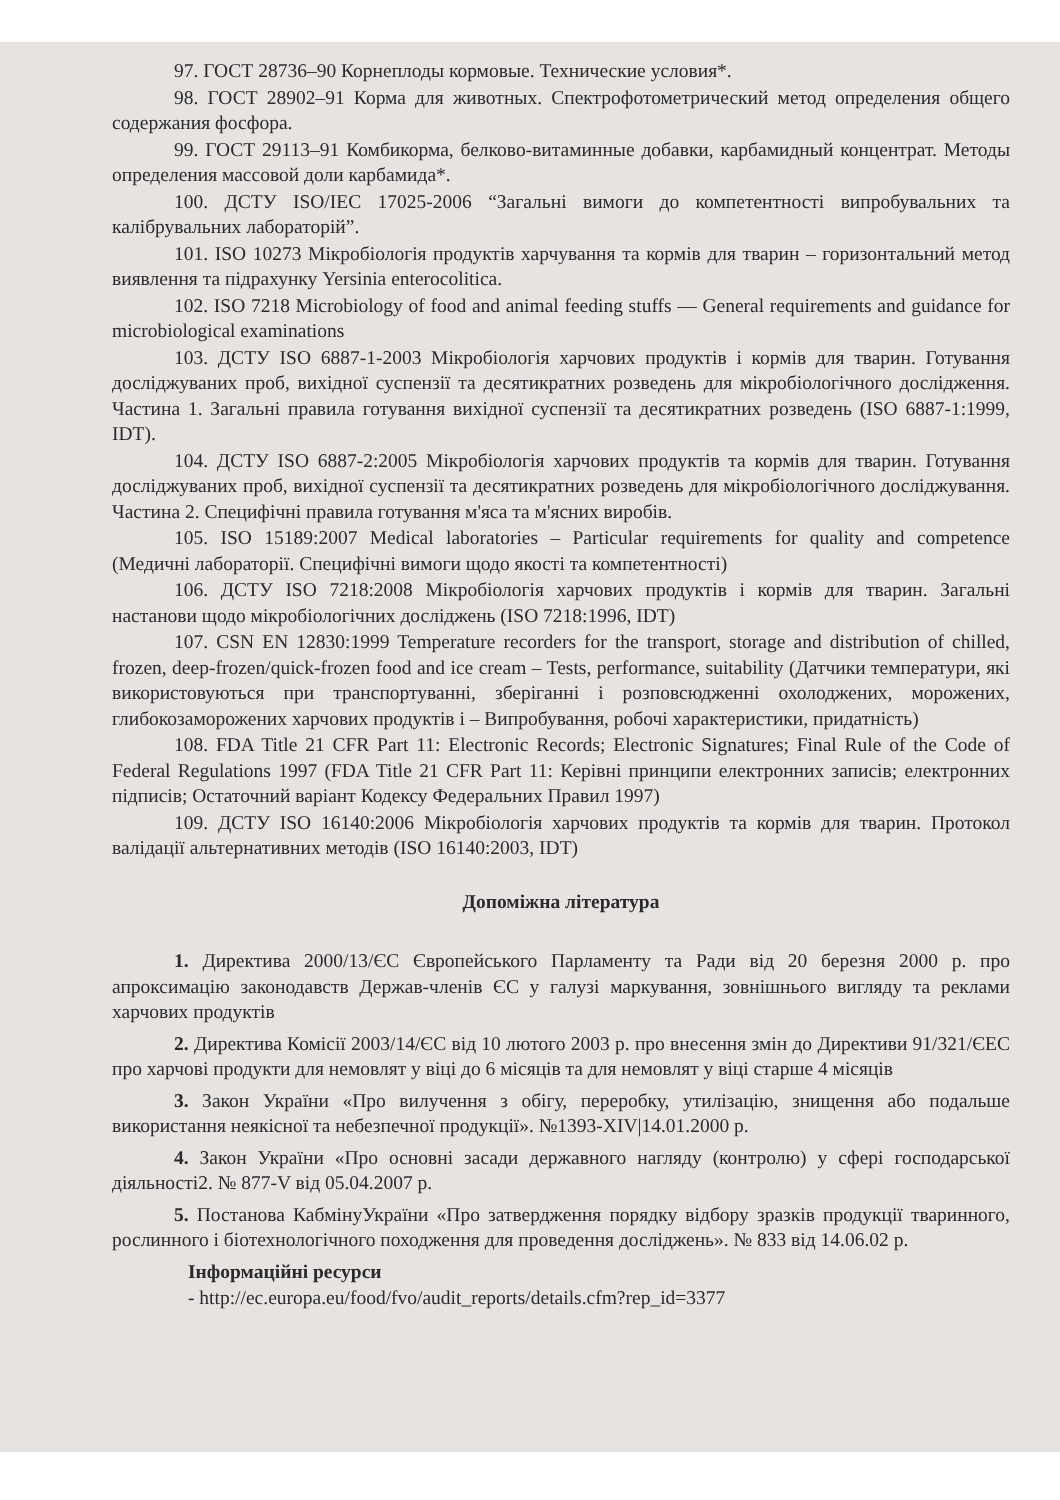97. ГОСТ 28736–90 Корнеплоды кормовые. Технические условия*.
98. ГОСТ 28902–91 Корма для животных. Спектрофотометрический метод определения общего содержания фосфора.
99. ГОСТ 29113–91 Комбикорма, белково-витаминные добавки, карбамидный концентрат. Методы определения массовой доли карбамида*.
100. ДСТУ ISO/IEC 17025-2006 “Загальні вимоги до компетентності випробувальних та калібрувальних лабораторій”.
101. ISO 10273 Мікробіологія продуктів харчування та кормів для тварин – горизонтальний метод виявлення та підрахунку Yersinia enterocolitica.
102. ISO 7218 Microbiology of food and animal feeding stuffs — General requirements and guidance for microbiological examinations
103. ДСТУ ISO 6887-1-2003 Мікробіологія харчових продуктів і кормів для тварин. Готування досліджуваних проб, вихідної суспензії та десятикратних розведень для мікробіологічного дослідження. Частина 1. Загальні правила готування вихідної суспензії та десятикратних розведень (ISO 6887-1:1999, IDT).
104. ДСТУ ISO 6887-2:2005 Мікробіологія харчових продуктів та кормів для тварин. Готування досліджуваних проб, вихідної суспензії та десятикратних розведень для мікробіологічного досліджування. Частина 2. Специфічні правила готування м'яса та м'ясних виробів.
105. ISO 15189:2007 Medical laboratories – Particular requirements for quality and competence (Медичні лабораторії. Специфічні вимоги щодо якості та компетентності)
106. ДСТУ ISO 7218:2008 Мікробіологія харчових продуктів і кормів для тварин. Загальні настанови щодо мікробіологічних досліджень (ISO 7218:1996, IDT)
107. CSN EN 12830:1999 Temperature recorders for the transport, storage and distribution of chilled, frozen, deep-frozen/quick-frozen food and ice cream – Tests, performance, suitability (Датчики температури, які використовуються при транспортуванні, зберіганні і розповсюдженні охолоджених, морожених, глибокозаморожених харчових продуктів і – Випробування, робочі характеристики, придатність)
108. FDA Title 21 CFR Part 11: Electronic Records; Electronic Signatures; Final Rule of the Code of Federal Regulations 1997 (FDA Title 21 CFR Part 11: Керівні принципи електронних записів; електронних підписів; Остаточний варіант Кодексу Федеральних Правил 1997)
109. ДСТУ ISO 16140:2006 Мікробіологія харчових продуктів та кормів для тварин. Протокол валідації альтернативних методів (ISO 16140:2003, IDT)
Допоміжна література
1. Директива 2000/13/ЄС Європейського Парламенту та Ради від 20 березня 2000 р. про апроксимацію законодавств Держав-членів ЄС у галузі маркування, зовнішнього вигляду та реклами харчових продуктів
2. Директива Комісії 2003/14/ЄС від 10 лютого 2003 р. про внесення змін до Директиви 91/321/ЄЕС про харчові продукти для немовлят у віці до 6 місяців та для немовлят у віці старше 4 місяців
3. Закон України «Про вилучення з обігу, переробку, утилізацію, знищення або подальше використання неякісної та небезпечної продукції». №1393-XIV|14.01.2000 р.
4. Закон України «Про основні засади державного нагляду (контролю) у сфері господарської діяльності2. № 877-V від 05.04.2007 р.
5. Постанова КабмінуУкраїни «Про затвердження порядку відбору зразків продукції тваринного, рослинного і біотехнологічного походження для проведення досліджень». № 833 від 14.06.02 р.
Інформаційні ресурси
- http://ec.europa.eu/food/fvo/audit_reports/details.cfm?rep_id=3377